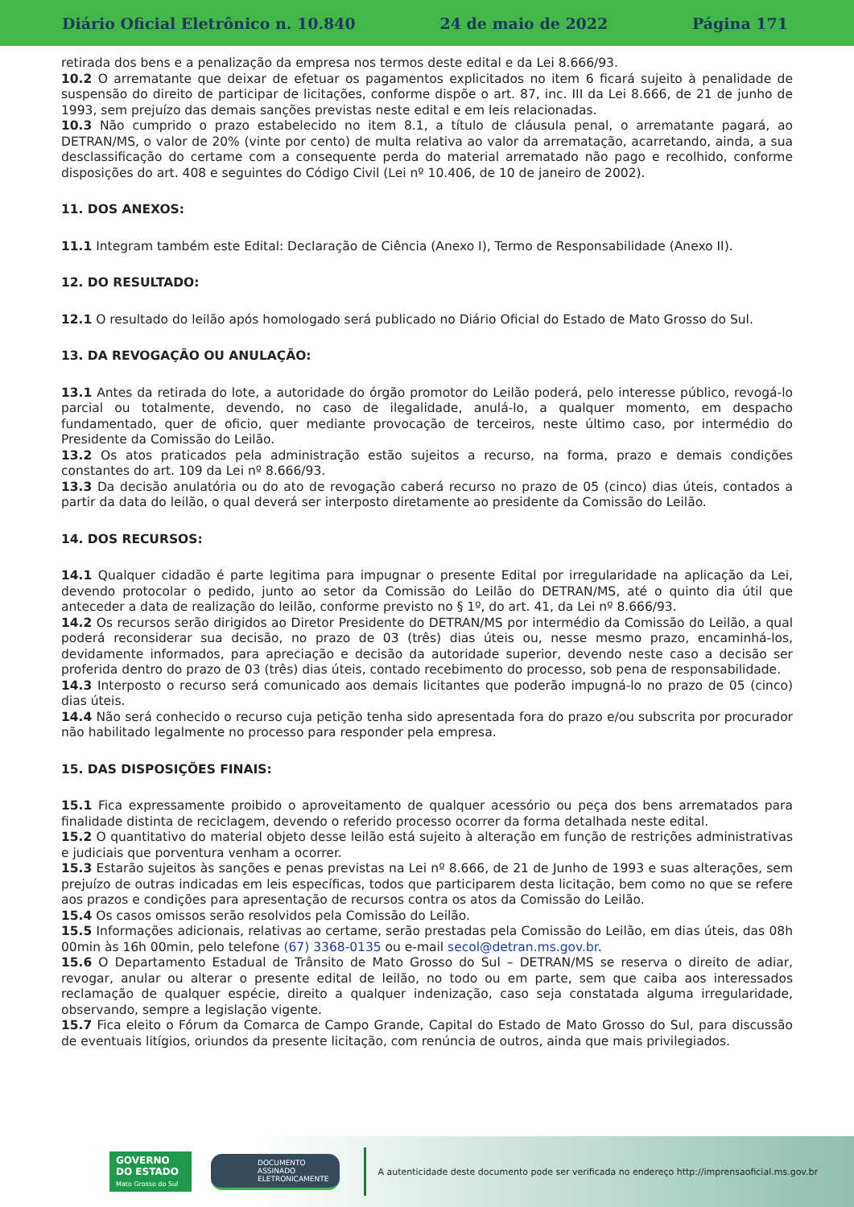Diário Oficial Eletrônico n. 10.840 24 de maio de 2022 Página 171
retirada dos bens e a penalização da empresa nos termos deste edital e da Lei 8.666/93.
10.2 O arrematante que deixar de efetuar os pagamentos explicitados no item 6 ficará sujeito à penalidade de suspensão do direito de participar de licitações, conforme dispõe o art. 87, inc. III da Lei 8.666, de 21 de junho de 1993, sem prejuízo das demais sanções previstas neste edital e em leis relacionadas.
10.3 Não cumprido o prazo estabelecido no item 8.1, a título de cláusula penal, o arrematante pagará, ao DETRAN/MS, o valor de 20% (vinte por cento) de multa relativa ao valor da arrematação, acarretando, ainda, a sua desclassificação do certame com a consequente perda do material arrematado não pago e recolhido, conforme disposições do art. 408 e seguintes do Código Civil (Lei nº 10.406, de 10 de janeiro de 2002).
11. DOS ANEXOS:
11.1 Integram também este Edital: Declaração de Ciência (Anexo I), Termo de Responsabilidade (Anexo II).
12. DO RESULTADO:
12.1 O resultado do leilão após homologado será publicado no Diário Oficial do Estado de Mato Grosso do Sul.
13. DA REVOGAÇÃO OU ANULAÇÃO:
13.1 Antes da retirada do lote, a autoridade do órgão promotor do Leilão poderá, pelo interesse público, revogá-lo parcial ou totalmente, devendo, no caso de ilegalidade, anulá-lo, a qualquer momento, em despacho fundamentado, quer de oficio, quer mediante provocação de terceiros, neste último caso, por intermédio do Presidente da Comissão do Leilão.
13.2 Os atos praticados pela administração estão sujeitos a recurso, na forma, prazo e demais condições constantes do art. 109 da Lei nº 8.666/93.
13.3 Da decisão anulatória ou do ato de revogação caberá recurso no prazo de 05 (cinco) dias úteis, contados a partir da data do leilão, o qual deverá ser interposto diretamente ao presidente da Comissão do Leilão.
14. DOS RECURSOS:
14.1 Qualquer cidadão é parte legitima para impugnar o presente Edital por irregularidade na aplicação da Lei, devendo protocolar o pedido, junto ao setor da Comissão do Leilão do DETRAN/MS, até o quinto dia útil que anteceder a data de realização do leilão, conforme previsto no § 1º, do art. 41, da Lei nº 8.666/93.
14.2 Os recursos serão dirigidos ao Diretor Presidente do DETRAN/MS por intermédio da Comissão do Leilão, a qual poderá reconsiderar sua decisão, no prazo de 03 (três) dias úteis ou, nesse mesmo prazo, encaminhá-los, devidamente informados, para apreciação e decisão da autoridade superior, devendo neste caso a decisão ser proferida dentro do prazo de 03 (três) dias úteis, contado recebimento do processo, sob pena de responsabilidade.
14.3 Interposto o recurso será comunicado aos demais licitantes que poderão impugná-lo no prazo de 05 (cinco) dias úteis.
14.4 Não será conhecido o recurso cuja petição tenha sido apresentada fora do prazo e/ou subscrita por procurador não habilitado legalmente no processo para responder pela empresa.
15. DAS DISPOSIÇÕES FINAIS:
15.1 Fica expressamente proibido o aproveitamento de qualquer acessório ou peça dos bens arrematados para finalidade distinta de reciclagem, devendo o referido processo ocorrer da forma detalhada neste edital.
15.2 O quantitativo do material objeto desse leilão está sujeito à alteração em função de restrições administrativas e judiciais que porventura venham a ocorrer.
15.3 Estarão sujeitos às sanções e penas previstas na Lei nº 8.666, de 21 de Junho de 1993 e suas alterações, sem prejuízo de outras indicadas em leis específicas, todos que participarem desta licitação, bem como no que se refere aos prazos e condições para apresentação de recursos contra os atos da Comissão do Leilão.
15.4 Os casos omissos serão resolvidos pela Comissão do Leilão.
15.5 Informações adicionais, relativas ao certame, serão prestadas pela Comissão do Leilão, em dias úteis, das 08h 00min às 16h 00min, pelo telefone (67) 3368-0135 ou e-mail secol@detran.ms.gov.br.
15.6 O Departamento Estadual de Trânsito de Mato Grosso do Sul – DETRAN/MS se reserva o direito de adiar, revogar, anular ou alterar o presente edital de leilão, no todo ou em parte, sem que caiba aos interessados reclamação de qualquer espécie, direito a qualquer indenização, caso seja constatada alguma irregularidade, observando, sempre a legislação vigente.
15.7 Fica eleito o Fórum da Comarca de Campo Grande, Capital do Estado de Mato Grosso do Sul, para discussão de eventuais litígios, oriundos da presente licitação, com renúncia de outros, ainda que mais privilegiados.
GOVERNO
DO ESTADO
Mato Grosso do Sul
DOCUMENTO
ASSINADO
ELETRONICAMENTE
A autenticidade deste documento pode ser verificada no endereço http://imprensaoficial.ms.gov.br